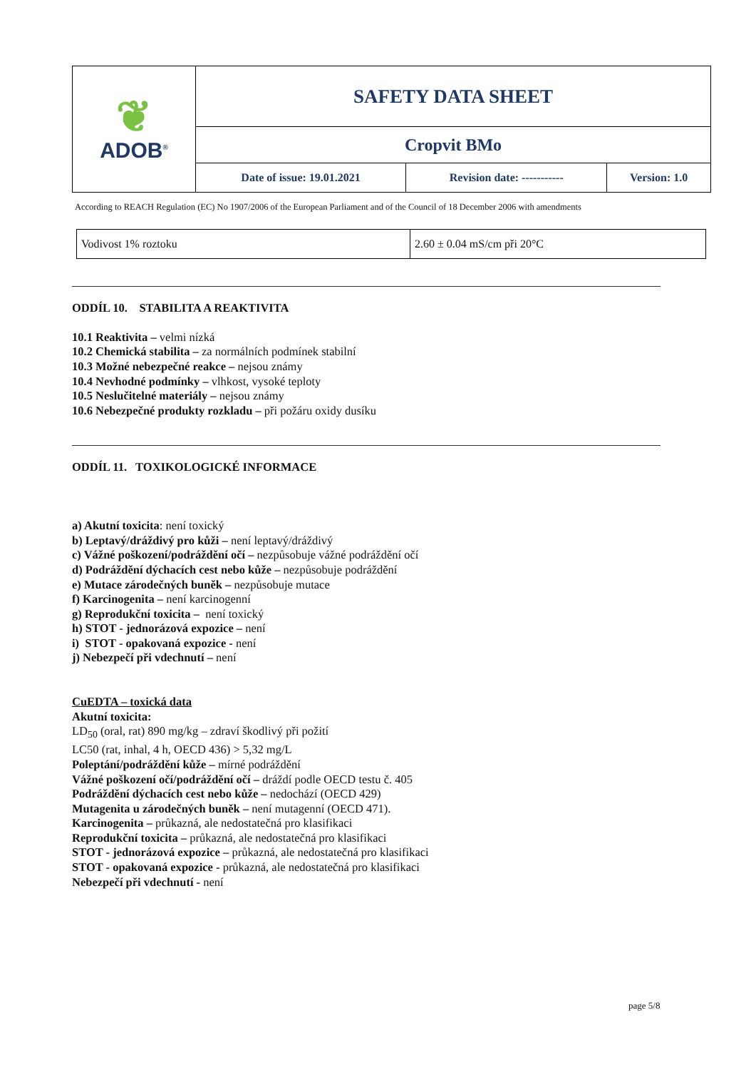| ❦ ADOB<sup>®</sup> | SAFETY DATA SHEET | | |
| | Cropvit BMo | | |
| | Date of issue: 19.01.2021 | Revision date: ----------- | Version: 1.0 |
According to REACH Regulation (EC) No 1907/2006 of the European Parliament and of the Council of 18 December 2006 with amendments
| Vodivost 1% roztoku | 2.60 ± 0.04 mS/cm při 20°C |
ODDÍL 10. STABILITA A REAKTIVITA
10.1 Reaktivita – velmi nízká
10.2 Chemická stabilita – za normálních podmínek stabilní
10.3 Možné nebezpečné reakce – nejsou známy
10.4 Nevhodné podmínky – vlhkost, vysoké teploty
10.5 Neslučitelné materiály – nejsou známy
10.6 Nebezpečné produkty rozkladu – při požáru oxidy dusíku
ODDÍL 11. TOXIKOLOGICKÉ INFORMACE
a) Akutní toxicita: není toxický
b) Leptavý/dráždivý pro kůži – není leptavý/dráždivý
c) Vážné poškození/podráždění očí – nezpůsobuje vážné podráždění očí
d) Podráždění dýchacích cest nebo kůže – nezpůsobuje podráždění
e) Mutace zárodečných buněk – nezpůsobuje mutace
f) Karcinogenita – není karcinogenní
g) Reprodukční toxicita – není toxický
h) STOT - jednorázová expozice – není
i) STOT - opakovaná expozice - není
j) Nebezpečí při vdechnutí – není
CuEDTA – toxická data
Akutní toxicita:
LD<sub>50</sub> (oral, rat) 890 mg/kg – zdraví škodlivý při požití
LC50 (rat, inhal, 4 h, OECD 436) > 5,32 mg/L
Poleptání/podráždění kůže – mírné podráždění
Vážné poškození očí/podráždění očí – dráždí podle OECD testu č. 405
Podráždění dýchacích cest nebo kůže – nedochází (OECD 429)
Mutagenita u zárodečných buněk – není mutagenní (OECD 471).
Karcinogenita – průkazná, ale nedostatečná pro klasifikaci
Reprodukční toxicita – průkazná, ale nedostatečná pro klasifikaci
STOT - jednorázová expozice – průkazná, ale nedostatečná pro klasifikaci
STOT - opakovaná expozice - průkazná, ale nedostatečná pro klasifikaci
Nebezpečí při vdechnutí - není
page 5/8